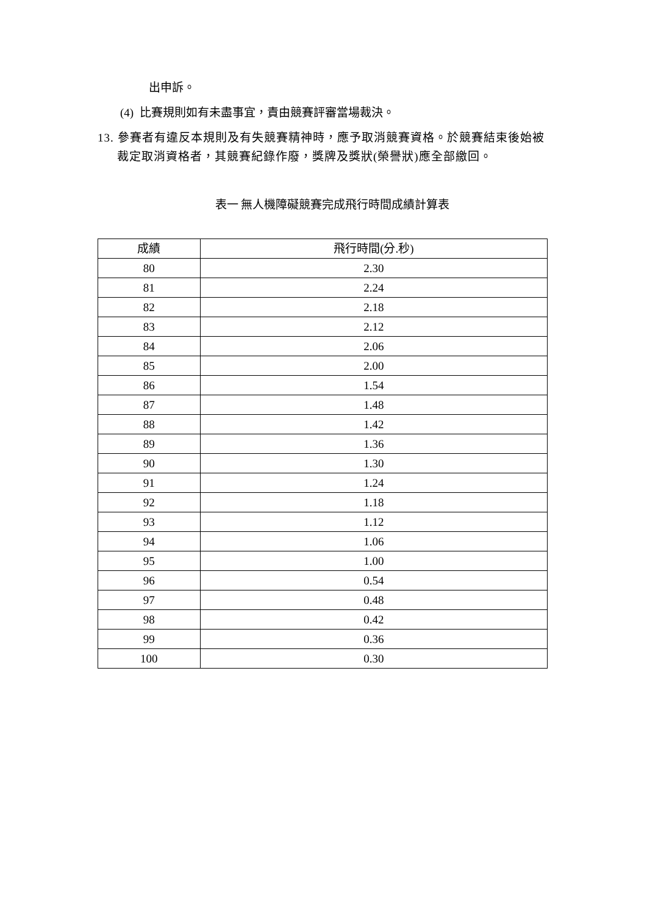出申訴。
(4) 比賽規則如有未盡事宜，責由競賽評審當場裁決。
13. 參賽者有違反本規則及有失競賽精神時，應予取消競賽資格。於競賽結束後始被裁定取消資格者，其競賽紀錄作廢，獎牌及獎狀(榮譽狀)應全部繳回。
表一 無人機障礙競賽完成飛行時間成績計算表
| 成績 | 飛行時間(分.秒) |
| --- | --- |
| 80 | 2.30 |
| 81 | 2.24 |
| 82 | 2.18 |
| 83 | 2.12 |
| 84 | 2.06 |
| 85 | 2.00 |
| 86 | 1.54 |
| 87 | 1.48 |
| 88 | 1.42 |
| 89 | 1.36 |
| 90 | 1.30 |
| 91 | 1.24 |
| 92 | 1.18 |
| 93 | 1.12 |
| 94 | 1.06 |
| 95 | 1.00 |
| 96 | 0.54 |
| 97 | 0.48 |
| 98 | 0.42 |
| 99 | 0.36 |
| 100 | 0.30 |